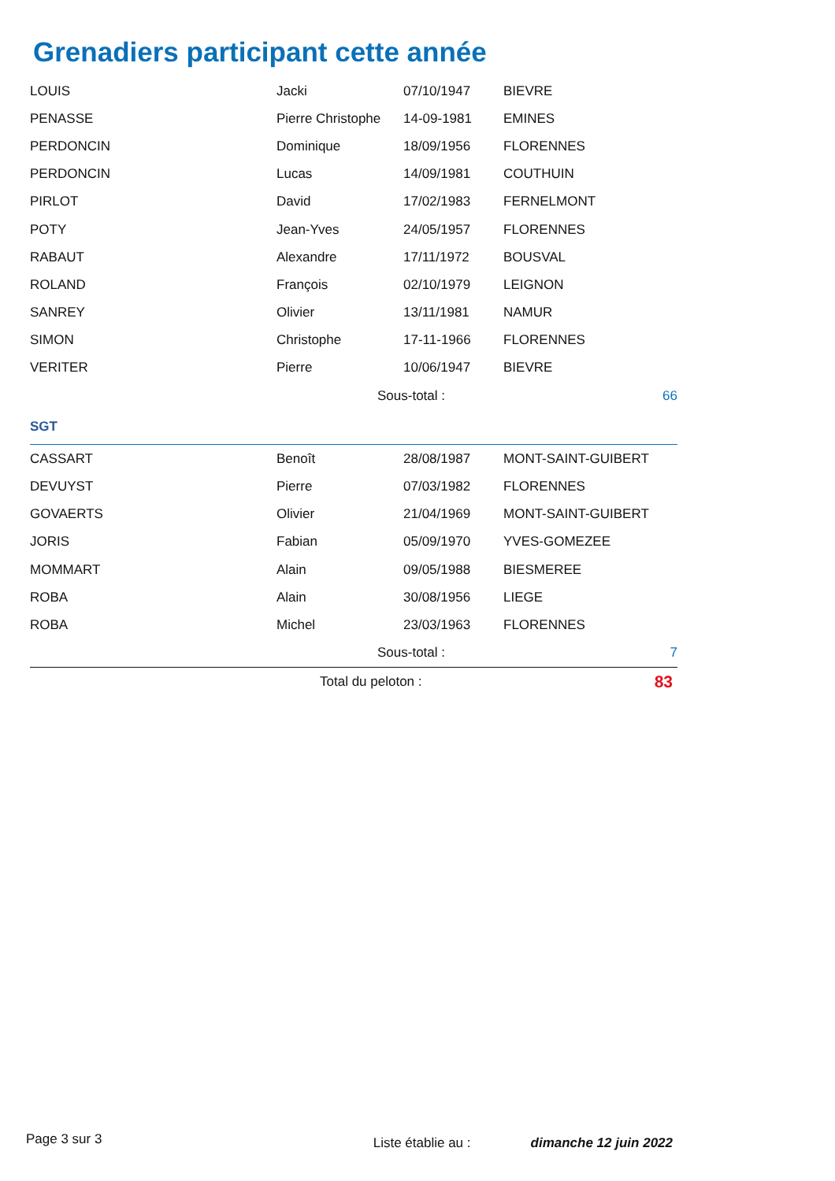Grenadiers participant cette année
| LOUIS | Jacki | 07/10/1947 | BIEVRE |
| PENASSE | Pierre Christophe | 14-09-1981 | EMINES |
| PERDONCIN | Dominique | 18/09/1956 | FLORENNES |
| PERDONCIN | Lucas | 14/09/1981 | COUTHUIN |
| PIRLOT | David | 17/02/1983 | FERNELMONT |
| POTY | Jean-Yves | 24/05/1957 | FLORENNES |
| RABAUT | Alexandre | 17/11/1972 | BOUSVAL |
| ROLAND | François | 02/10/1979 | LEIGNON |
| SANREY | Olivier | 13/11/1981 | NAMUR |
| SIMON | Christophe | 17-11-1966 | FLORENNES |
| VERITER | Pierre | 10/06/1947 | BIEVRE |
| | Sous-total : | | 66 |
| SGT | | | |
| CASSART | Benoît | 28/08/1987 | MONT-SAINT-GUIBERT |
| DEVUYST | Pierre | 07/03/1982 | FLORENNES |
| GOVAERTS | Olivier | 21/04/1969 | MONT-SAINT-GUIBERT |
| JORIS | Fabian | 05/09/1970 | YVES-GOMEZEE |
| MOMMART | Alain | 09/05/1988 | BIESMEREE |
| ROBA | Alain | 30/08/1956 | LIEGE |
| ROBA | Michel | 23/03/1963 | FLORENNES |
| | Sous-total : | | 7 |
| | Total du peloton : | | 83 |
Page 3 sur 3 Liste établie au : dimanche 12 juin 2022